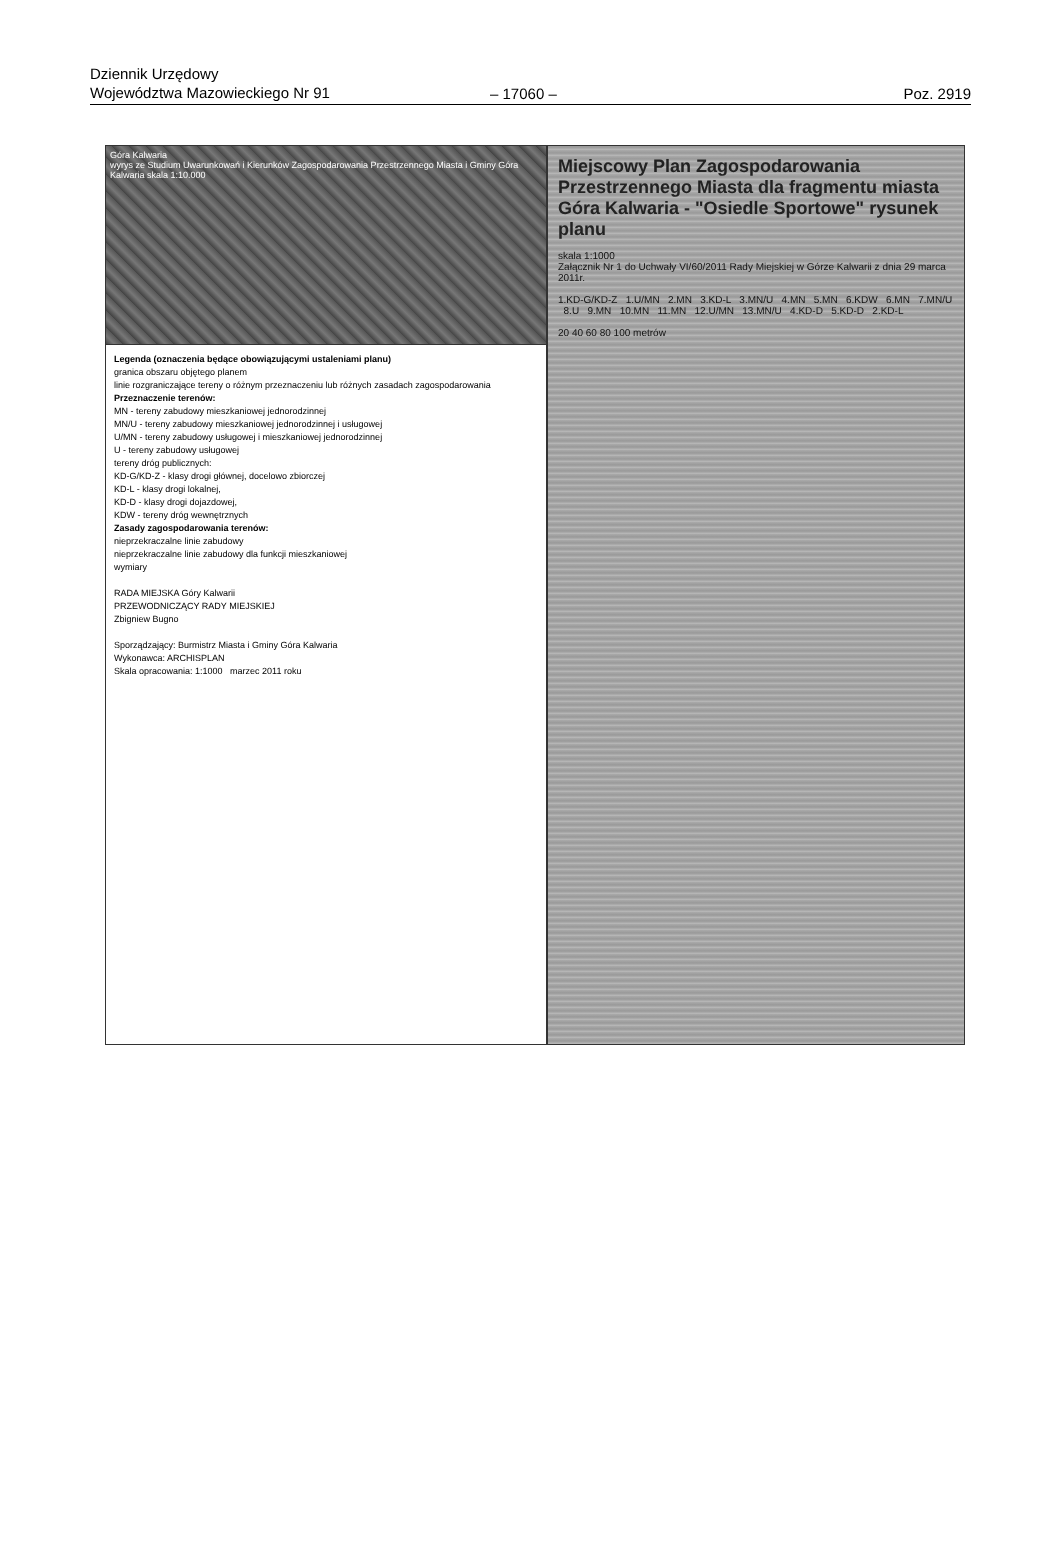Dziennik Urzędowy
Województwa Mazowieckiego Nr 91
– 17060 – Poz. 2919
Góra Kalwaria
wyrys ze Studium Uwarunkowań i Kierunków Zagospodarowania Przestrzennego Miasta i Gminy Góra Kalwaria skala 1:10.000
Legenda (oznaczenia będące obowiązującymi ustaleniami planu)
granica obszaru objętego planem
linie rozgraniczające tereny o różnym przeznaczeniu lub różnych zasadach zagospodarowania
Przeznaczenie terenów:
MN - tereny zabudowy mieszkaniowej jednorodzinnej
MN/U - tereny zabudowy mieszkaniowej jednorodzinnej i usługowej
U/MN - tereny zabudowy usługowej i mieszkaniowej jednorodzinnej
U - tereny zabudowy usługowej
tereny dróg publicznych:
KD-G/KD-Z - klasy drogi głównej, docelowo zbiorczej
KD-L - klasy drogi lokalnej,
KD-D - klasy drogi dojazdowej,
KDW - tereny dróg wewnętrznych
Zasady zagospodarowania terenów:
nieprzekraczalne linie zabudowy
nieprzekraczalne linie zabudowy dla funkcji mieszkaniowej
wymiary
RADA MIEJSKA Góry Kalwarii
PRZEWODNICZĄCY RADY MIEJSKIEJ
Zbigniew Bugno
Sporządzający: Burmistrz Miasta i Gminy Góra Kalwaria
Wykonawca: ARCHISPLAN
Skala opracowania: 1:1000 marzec 2011 roku
Miejscowy Plan Zagospodarowania Przestrzennego Miasta dla fragmentu miasta Góra Kalwaria - "Osiedle Sportowe" rysunek planu
skala 1:1000
Załącznik Nr 1 do Uchwały VI/60/2011 Rady Miejskiej w Górze Kalwarii z dnia 29 marca 2011r.
1.KD-G/KD-Z 1.U/MN 2.MN 3.KD-L 3.MN/U 4.MN 5.MN 6.KDW 6.MN 7.MN/U 8.U 9.MN 10.MN 11.MN 12.U/MN 13.MN/U 4.KD-D 5.KD-D 2.KD-L
20 40 60 80 100 metrów